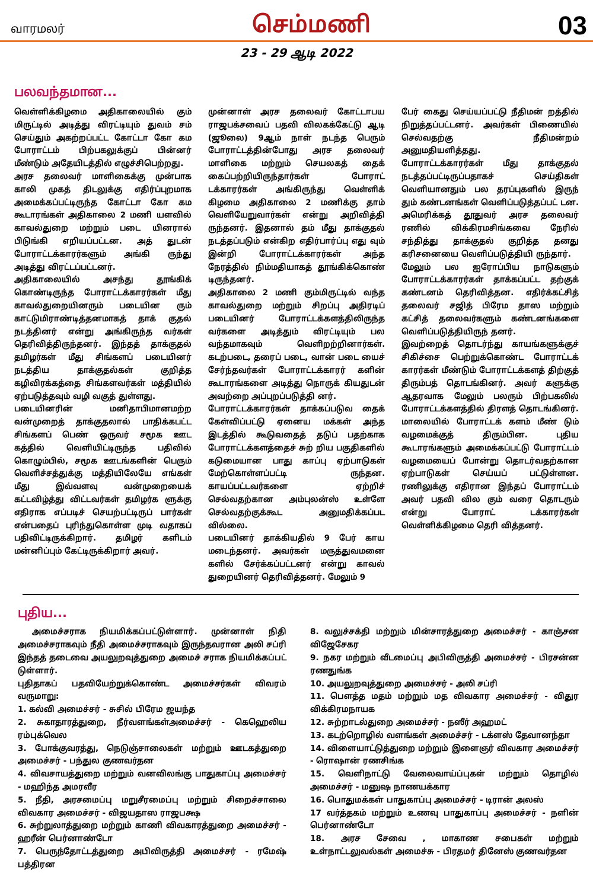வாரமலர் செம்மணி 03
23 - 29 ஆடி 2022
பலவந்தமான...
வெள்ளிக்கிழமை அதிகாலையில் கும் மிருட்டில் அடித்து விரட்டியும் துவம் சம் செய்தும் அகற்றப்பட்ட கோட்டா கோ கம போராட்டம் பிற்பகலுக்குப் பின்னர் மீண்டும் அதேயிடத்தில் எழுச்சிபெற்றது.
அரச தலைவர் மாளிகைக்கு முன்பாக காலி முகத் திடலுக்கு எதிர்ப்புறமாக அமைக்கப்பட்டிருந்த கோட்டா கோ கம கூடாரங்கள் அதிகாலை 2 மணி யளவில் காவல்துறை மற்றும் படை யினரால் பிடுங்கி எறியப்பட்டன. அத் துடன் போராட்டக்காரர்களும் அங்கி ருந்து அடித்து விரட்டப்பட்டனர்.
அதிகாலையில் அசந்து தூங்கிக் கொண்டிருந்த போராட்டக்காரர்கள் மீது காவல்துறையினரும் படையின ரும் காட்டுமிராண்டித்தனமாகத் தாக் குதல் நடத்தினர் என்று அங்கிருந்த வர்கள் தெரிவித்திருந்தனர். இந்தத் தாக்குதல் தமிழர்கள் மீது சிங்களப் படையினர் நடத்திய தாக்குதல்கள் குறித்த கழிவிரக்கத்தை சிங்களவர்கள் மத்தியில் ஏற்படுத்தவும் வழி வகுத் துள்ளது.
படையினரின் மனிதாபிமானமற்ற வன்முறைத் தாக்குதலால் பாதிக்கபட்ட சிங்களப் பெண் ஒருவர் சமூக ஊட கத்தில் வெளியிட்டிருந்த பதிவில் கொழும்பில், சமூக ஊடங்களின் பெரும் வெளிச்சத்துக்கு மத்தியிலேயே எங்கள் மீது இவ்வளவு வன்முறையைக் கட்டவிழ்த்து விட்டவர்கள் தமிழர்க ளுக்கு எதிராக எப்படிச் செயற்பட்டிருப் பார்கள் என்பதைப் புரிந்துகொள்ள முடி வதாகப் பதிவிட்டிருக்கிறார். தமிழர் களிடம் மன்னிப்பும் கேட்டிருக்கிறார் அவர்.
முன்னாள் அரச தலைவர் கோட்டாபய ராஜபக்சவைப் பதவி விலகக்கேட்டு ஆடி (ஜூலை) 9ஆம் நாள் நடந்த பெரும் போராட்டத்தின்போது அரச தலைவர் மாளிகை மற்றும் செயலகத் தைக் கைப்பற்றியிருந்தார்கள் போராட் டக்காரர்கள் அங்கிருந்து வெள்ளிக் கிழமை அதிகாலை 2 மணிக்கு தாம் வெளியேறுவார்கள் என்று அறிவித்தி ருந்தனர். இதனால் தம் மீது தாக்குதல் நடத்தப்படும் என்கிற எதிர்பார்ப்பு எது வும் இன்றி போராட்டக்காரர்கள் அந்த நேரத்தில் நிம்மதியாகத் தூங்கிக்கொண் டிருந்தனர்.
அதிகாலை 2 மணி கும்மிருட்டில் வந்த காவல்துறை மற்றும் சிறப்பு அதிரடிப் படையினர் போராட்டக்களத்திலிருந்த வர்களை அடித்தும் விரட்டியும் பல வந்தமாகவும் வெளிறற்றினார்கள். கடற்படை, தரைப் படை, வான் படை யைச் சேர்ந்தவர்கள் போராட்டக்காரர் களின் கூடாரங்களை அடித்து நொருக் கியதுடன் அவற்றை அப்புறப்படுத்தி னர்.
போராட்டக்காரர்கள் தாக்கப்படுவ தைக் கேள்விப்பட்டு ஏனைய மக்கள் அந்த இடத்தில் கூடுவதைத் தடுப் பதற்காக போராட்டக்களத்தைச் சுற் றிய பகுதிகளில் கடுமையான பாது காப்பு ஏற்பாடுகள் மேற்கொள்ளப்பட்டி ருந்தன. காயப்பட்டவர்களை ஏற்றிச் செல்வதற்கான அம்புலன்ஸ் உள்ளே செல்வதற்குக்கூட அனுமதிக்கப்பட வில்லை.
படையினர் தாக்கியதில் 9 பேர் காய மடைந்தனர். அவர்கள் மருத்துவமனை களில் சேர்க்கப்பட்டனர் என்று காவல் துறையினர் தெரிவித்தனர். மேலும் 9
பேர் கைது செய்யப்பட்டு நீதிமன் றத்தில் நிறுத்தப்பட்டனர். அவர்கள் பிணையில் செல்வதற்கு நீதிமன்றம் அனுமதியளித்தது.
போராட்டக்காரர்கள் மீது தாக்குதல் நடத்தப்பட்டிருப்பதாகச் செய்திகள் வெளியானதும் பல தரப்புகளில் இருந் தும் கண்டனங்கள் வெளிப்படுத்தப்பட் டன. அமெரிக்கத் தூதுவர் அரச தலைவர் ரணில் விக்கிரமசிங்கவை நேரில் சந்தித்து தாக்குதல் குறித்த தனது கரிசனையை வெளிப்படுத்தியி ருந்தார்.
மேலும் பல ஐரோப்பிய நாடுகளும் போராட்டக்காரர்கள் தாக்கப்பட்ட தற்குக் கண்டனம் தெரிவித்தன. எதிர்க்கட்சித் தலைவர் சஜித் பிரேம தாஸ மற்றும் கட்சித் தலைவர்களும் கண்டனங்களை வெளிப்படுத்தியிருந் தனர்.
இவற்றைத் தொடர்ந்து காயங்களுக்குச் சிகிச்சை பெற்றுக்கொண்ட போராட்டக் காரர்கள் மீண்டும் போராட்டக்களத் திற்குத் திரும்பத் தொடங்கினர். அவர் களுக்கு ஆதரவாக மேலும் பலரும் பிற்பகலில் போராட்டக்களத்தில் திரளத் தொடங்கினர்.
மாலையில் போராட்டக் களம் மீண் டும் வழமைக்குத் திரும்பின. புதிய கூடாரங்களும் அமைக்கப்பட்டு போராட்டம் வழமையைப் போன்று தொடர்வதற்கான ஏற்பாடுகள் செய்யப் பட்டுள்ளன. ரணிலுக்கு எதிரான இந்தப் போராட்டம் அவர் பதவி வில கும் வரை தொடரும் என்று போராட் டக்காரர்கள் வெள்ளிக்கிழமை தெரி வித்தனர்.
புதிய...
அமைச்சராக நியமிக்கப்பட்டுள்ளார். முன்னாள் நிதி அமைச்சராகவும் நீதி அமைச்சராகவும் இருந்தவரான அலி சப்ரி இந்தத் தடைவை அயலுறவுத்துறை அமைச் சராக நியமிக்கப்பட் டுள்ளார்.
புதிதாகப் பதவியேற்றுக்கொண்ட அமைச்சர்கள் விவரம் வருமாறு:
1. கல்வி அமைச்சர் - சுசில் பிரேம ஜயந்த
2. சுகாதாரத்துறை, நீர்வளங்கள்அமைச்சர் - கெஹெலிய ரம்புக்வெல
3. போக்குவரத்து, நெடுஞ்சாலைகள் மற்றும் ஊடகத்துறை அமைச்சர் - பந்துல குணவர்தன
4. விவசாயத்துறை மற்றும் வனவிலங்கு பாதுகாப்பு அமைச்சர் - மஹிந்த அமரவீர
5. நீதி, அரசமைப்பு மறுசீரமைப்பு மற்றும் சிறைச்சாலை விவகார அமைச்சர் - விஜயதாஸ ராஜபக்ஷ
6. சுற்றுலாத்துறை மற்றும் காணி விவகாரத்துறை அமைச்சர் - ஹரீன் பெர்னாண்டோ
7. பெருந்தோட்டத்துறை அபிவிருத்தி அமைச்சர் - ரமேஷ் பத்திரன
8. வலுச்சக்தி மற்றும் மின்சாரத்துறை அமைச்சர் - காஞ்சன விஜேசேகர
9. நகர மற்றும் வீடமைப்பு அபிவிருத்தி அமைச்சர் - பிரசன்ன ரணதுங்க
10. அயலுறவுத்துறை அமைச்சர் - அலி சப்ரி
11. பௌத்த மதம் மற்றும் மத விவகார அமைச்சர் - விதுர விக்கிரமநாயக
12. சுற்றாடல்துறை அமைச்சர் - நஸீர் அஹமட்
13. கடற்றொழில் வளங்கள் அமைச்சர் - டக்ளஸ் தேவானந்தா
14. விளையாட்டுத்துறை மற்றும் இளைஞர் விவகார அமைச்சர் - ரொஷான் ரணசிங்க
15. வெளிநாட்டு வேலைவாய்ப்புகள் மற்றும் தொழில் அமைச்சர் - மனுஷ நாணயக்கார
16. பொதுமக்கள் பாதுகாப்பு அமைச்சர் - டிரான் அலஸ்
17 வர்த்தகம் மற்றும் உணவு பாதுகாப்பு அமைச்சர் - நளின் பெர்னாண்டோ
18. அரச சேவை , மாகாண சபைகள் மற்றும் உள்நாட்டலுவல்கள் அமைச்சு - பிரதமர் தினேஸ் குணவர்தன